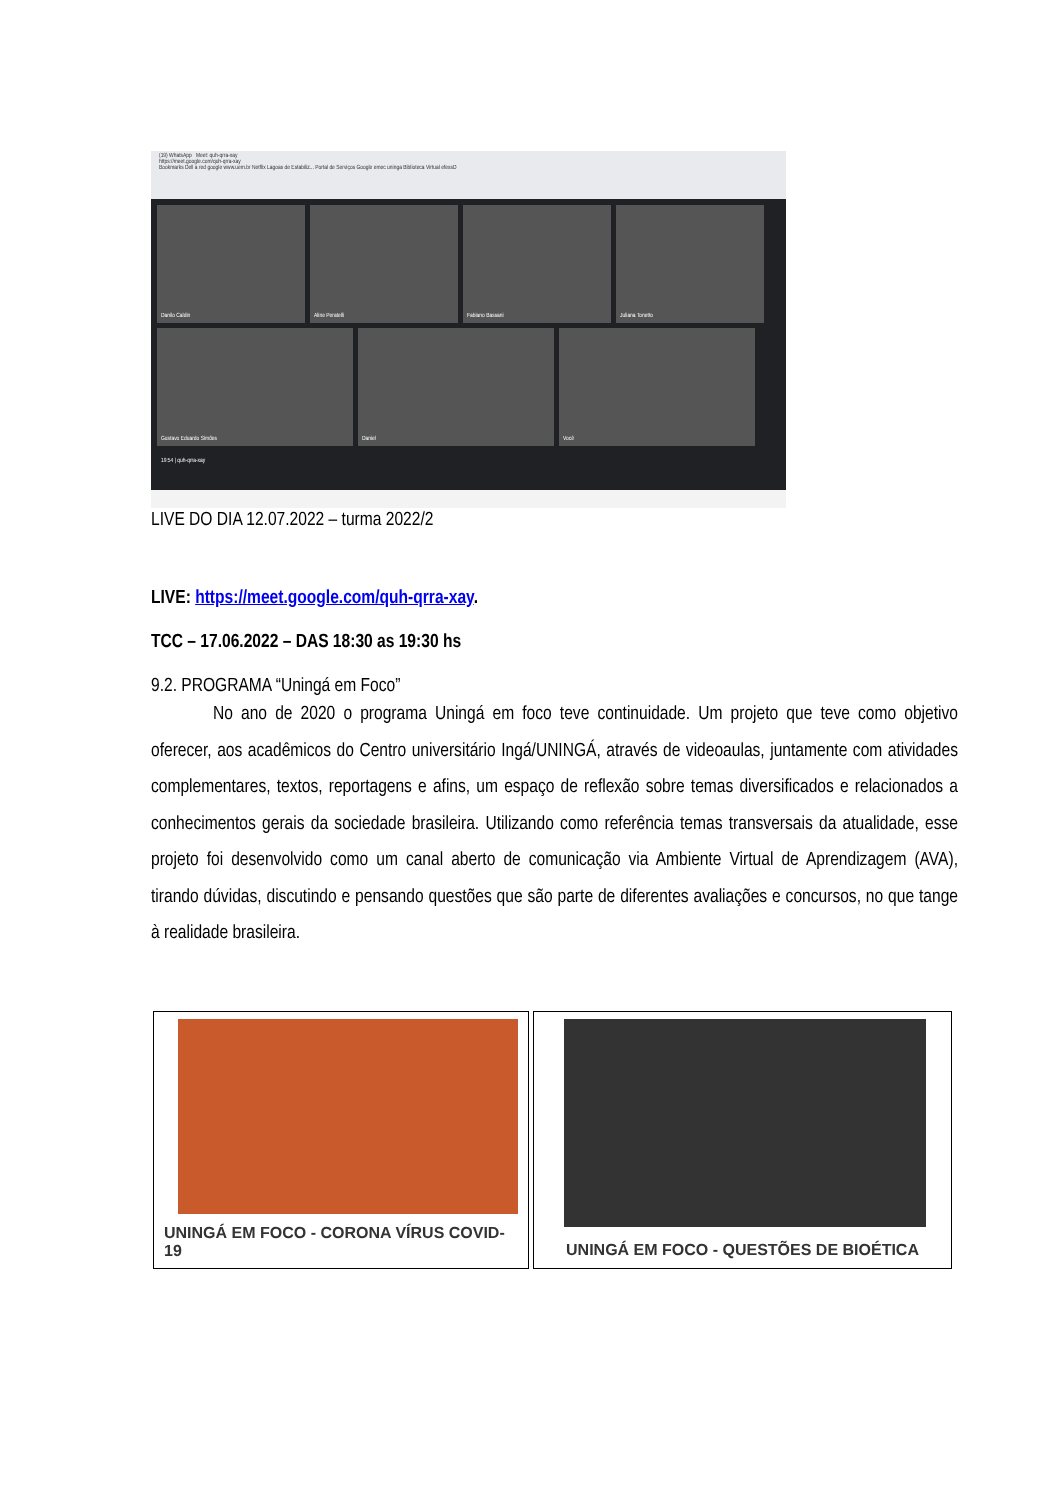(19) WhatsApp Meet: quh-qrra-xay
https://meet.google.com/quh-qrra-xay
Bookmarks Dell a red google www.uem.br Netflix Lagoas de Estabiliz... Portal de Serviços Google emec uninga Biblioteca Virtual efessD
Danilo Caldin
Aline Peratelli
Fabiano Bassani
Juliana Tonetto
Gustavo Eduardo Simões
Daniel
Você
19:54 | quh-qrra-xay
LIVE DO DIA 12.07.2022 – turma 2022/2
LIVE: https://meet.google.com/quh-qrra-xay.
TCC – 17.06.2022 – DAS 18:30 as 19:30 hs
9.2. PROGRAMA “Uningá em Foco”
No ano de 2020 o programa Uningá em foco teve continuidade. Um projeto que teve como objetivo oferecer, aos acadêmicos do Centro universitário Ingá/UNINGÁ, através de videoaulas, juntamente com atividades complementares, textos, reportagens e afins, um espaço de reflexão sobre temas diversificados e relacionados a conhecimentos gerais da sociedade brasileira. Utilizando como referência temas transversais da atualidade, esse projeto foi desenvolvido como um canal aberto de comunicação via Ambiente Virtual de Aprendizagem (AVA), tirando dúvidas, discutindo e pensando questões que são parte de diferentes avaliações e concursos, no que tange à realidade brasileira.
UNINGÁ EM FOCO - CORONA VÍRUS COVID-19
UNINGÁ EM FOCO - QUESTÕES DE BIOÉTICA